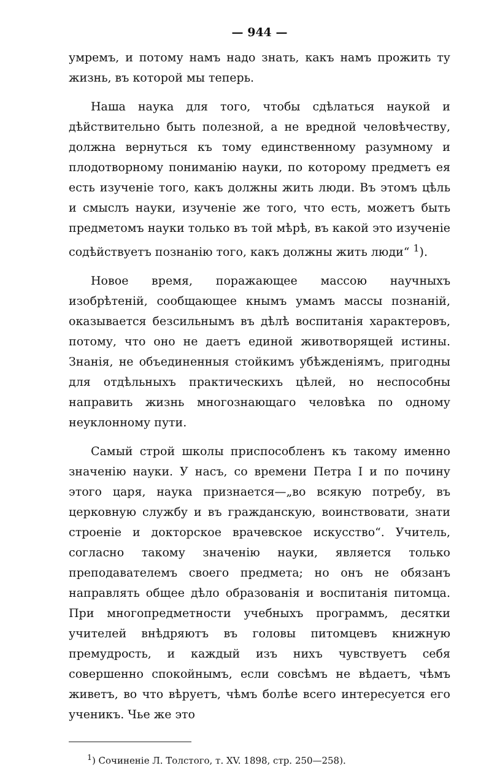— 944 —
умремъ, и потому намъ надо знать, какъ намъ прожить ту жизнь, въ которой мы теперь.
Наша наука для того, чтобы сдѣлаться наукой и дѣйствительно быть полезной, а не вредной человѣчеству, должна вернуться къ тому единственному разумному и плодотворному пониманію науки, по которому предметъ ея есть изученіе того, какъ должны жить люди. Въ этомъ цѣль и смыслъ науки, изученіе же того, что есть, можетъ быть предметомъ науки только въ той мѣрѣ, въ какой это изученіе содѣйствуетъ познанію того, какъ должны жить люди“ <sup>1</sup>).
Новое время, поражающее массою научныхъ изобрѣтеній, сообщающее кнымъ умамъ массы познаній, оказывается безсильнымъ въ дѣлѣ воспитанія характеровъ, потому, что оно не даетъ единой животворящей истины. Знанія, не объединенныя стойкимъ убѣжденіямъ, пригодны для отдѣльныхъ практическихъ цѣлей, но неспособны направить жизнь многознающаго человѣка по одному неуклонному пути.
Самый строй школы приспособленъ къ такому именно значенію науки. У насъ, со времени Петра I и по почину этого царя, наука признается—„во всякую потребу, въ церковную службу и въ гражданскую, воинствовати, знати строеніе и докторское врачевское искусство“. Учитель, согласно такому значенію науки, является только преподавателемъ своего предмета; но онъ не обязанъ направлять общее дѣло образованія и воспитанія питомца. При многопредметности учебныхъ программъ, десятки учителей внѣдряютъ въ головы питомцевъ книжную премудрость, и каждый изъ нихъ чувствуетъ себя совершенно спокойнымъ, если совсѣмъ не вѣдаетъ, чѣмъ живетъ, во что вѣруетъ, чѣмъ болѣе всего интересуется его ученикъ. Чье же это
<sup>1</sup>) Сочиненіе Л. Толстого, т. XV. 1898, стр. 250—258).